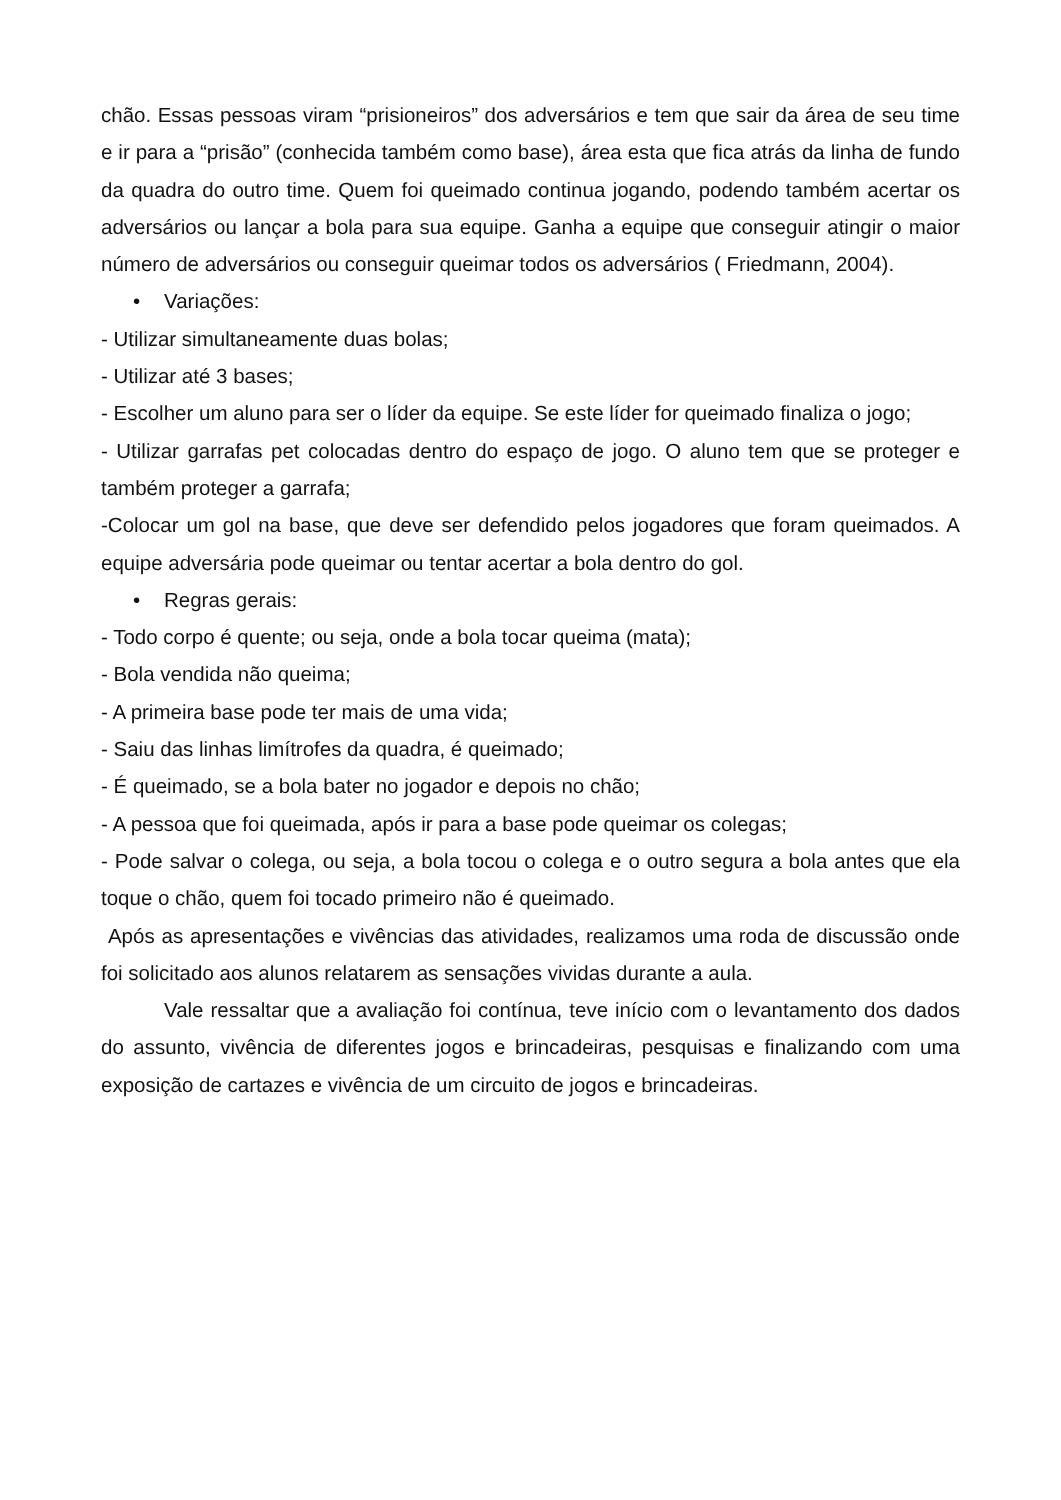chão. Essas pessoas viram “prisioneiros” dos adversários e tem que sair da área de seu time e ir para a “prisão” (conhecida também como base), área esta que fica atrás da linha de fundo da quadra do outro time. Quem foi queimado continua jogando, podendo também acertar os adversários ou lançar a bola para sua equipe. Ganha a equipe que conseguir atingir o maior número de adversários ou conseguir queimar todos os adversários ( Friedmann, 2004).
• Variações:
- Utilizar simultaneamente duas bolas;
- Utilizar até 3 bases;
- Escolher um aluno para ser o líder da equipe. Se este líder for queimado finaliza o jogo;
- Utilizar garrafas pet colocadas dentro do espaço de jogo. O aluno tem que se proteger e também proteger a garrafa;
-Colocar um gol na base, que deve ser defendido pelos jogadores que foram queimados. A equipe adversária pode queimar ou tentar acertar a bola dentro do gol.
• Regras gerais:
- Todo corpo é quente; ou seja, onde a bola tocar queima (mata);
- Bola vendida não queima;
- A primeira base pode ter mais de uma vida;
- Saiu das linhas limítrofes da quadra, é queimado;
- É queimado, se a bola bater no jogador e depois no chão;
- A pessoa que foi queimada, após ir para a base pode queimar os colegas;
- Pode salvar o colega, ou seja, a bola tocou o colega e o outro segura a bola antes que ela toque o chão, quem foi tocado primeiro não é queimado.
Após as apresentações e vivências das atividades, realizamos uma roda de discussão onde foi solicitado aos alunos relatarem as sensações vividas durante a aula.
Vale ressaltar que a avaliação foi contínua, teve início com o levantamento dos dados do assunto, vivência de diferentes jogos e brincadeiras, pesquisas e finalizando com uma exposição de cartazes e vivência de um circuito de jogos e brincadeiras.